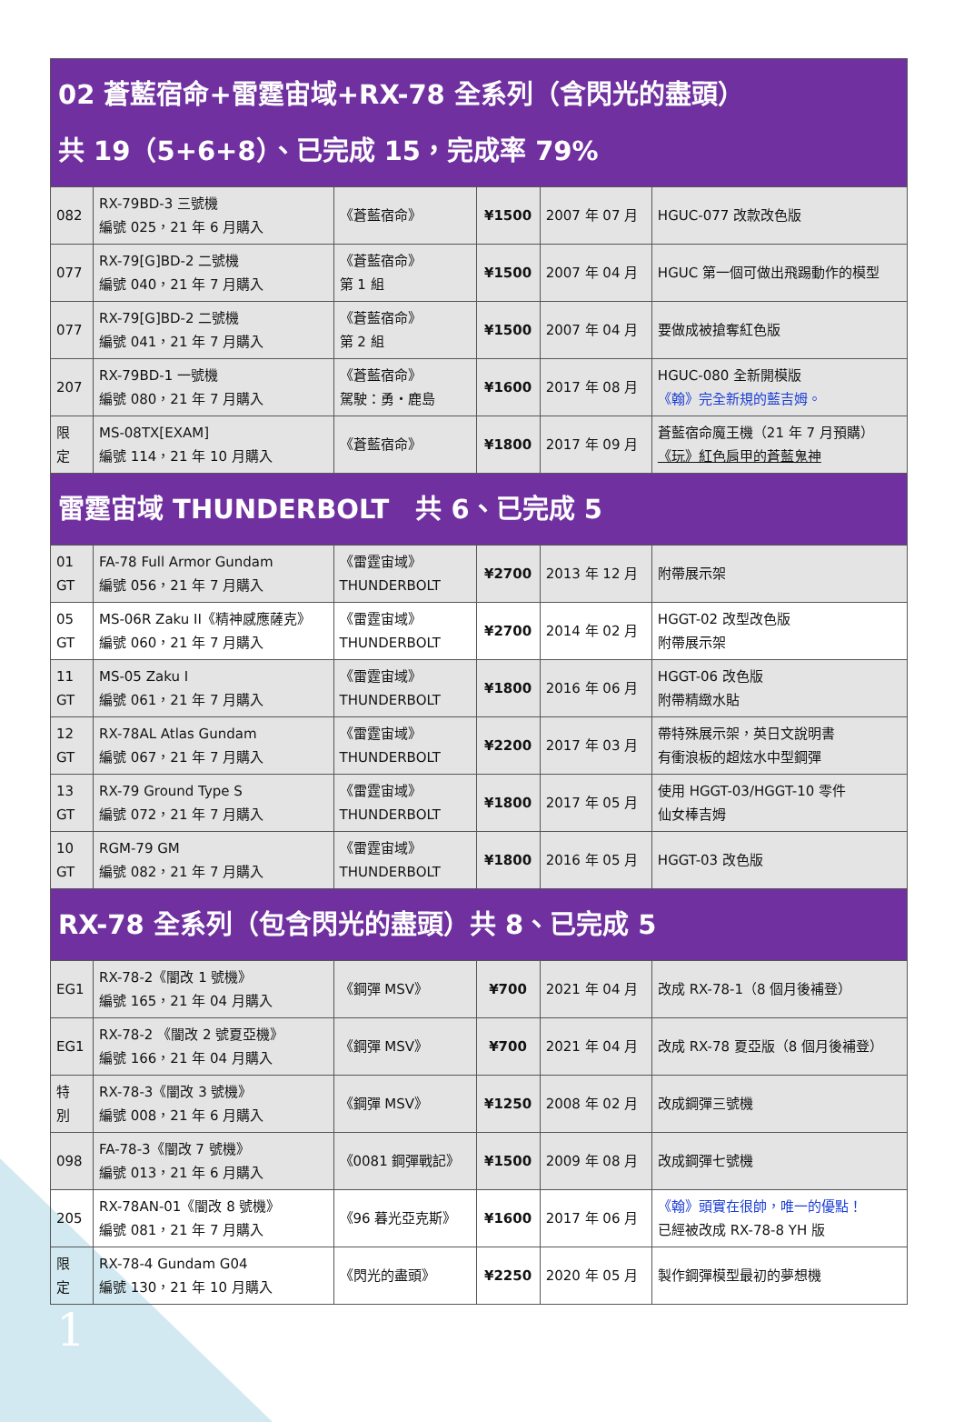| 02 蒼藍宿命+雷霆宙域+RX-78 全系列（含閃光的盡頭） 共 19（5+6+8）、已完成 15，完成率 79% | | | | | |
| --- | --- | --- | --- | --- | --- |
| 082 | RX-79BD-3 三號機 編號 025，21 年 6 月購入 | 《蒼藍宿命》 | ¥1500 | 2007 年 07 月 | HGUC-077 改款改色版 |
| 077 | RX-79[G]BD-2 二號機 編號 040，21 年 7 月購入 | 《蒼藍宿命》 第 1 組 | ¥1500 | 2007 年 04 月 | HGUC 第一個可做出飛踢動作的模型 |
| 077 | RX-79[G]BD-2 二號機 編號 041，21 年 7 月購入 | 《蒼藍宿命》 第 2 組 | ¥1500 | 2007 年 04 月 | 要做成被搶奪紅色版 |
| 207 | RX-79BD-1 一號機 編號 080，21 年 7 月購入 | 《蒼藍宿命》 駕駛：勇・鹿島 | ¥1600 | 2017 年 08 月 | HGUC-080 全新開模版 《翰》完全新規的藍吉姆。 |
| 限 定 | MS-08TX[EXAM] 編號 114，21 年 10 月購入 | 《蒼藍宿命》 | ¥1800 | 2017 年 09 月 | 蒼藍宿命魔王機（21 年 7 月預購） 《玩》紅色肩甲的蒼藍鬼神 |
| 雷霆宙域 THUNDERBOLT 共 6、已完成 5 | | | | | |
| 01 GT | FA-78 Full Armor Gundam 編號 056，21 年 7 月購入 | 《雷霆宙域》 THUNDERBOLT | ¥2700 | 2013 年 12 月 | 附帶展示架 |
| 05 GT | MS-06R Zaku II《精神感應薩克》 編號 060，21 年 7 月購入 | 《雷霆宙域》 THUNDERBOLT | ¥2700 | 2014 年 02 月 | HGGT-02 改型改色版 附帶展示架 |
| 11 GT | MS-05 Zaku I 編號 061，21 年 7 月購入 | 《雷霆宙域》 THUNDERBOLT | ¥1800 | 2016 年 06 月 | HGGT-06 改色版 附帶精緻水貼 |
| 12 GT | RX-78AL Atlas Gundam 編號 067，21 年 7 月購入 | 《雷霆宙域》 THUNDERBOLT | ¥2200 | 2017 年 03 月 | 帶特殊展示架，英日文說明書 有衝浪板的超炫水中型鋼彈 |
| 13 GT | RX-79 Ground Type S 編號 072，21 年 7 月購入 | 《雷霆宙域》 THUNDERBOLT | ¥1800 | 2017 年 05 月 | 使用 HGGT-03/HGGT-10 零件 仙女棒吉姆 |
| 10 GT | RGM-79 GM 編號 082，21 年 7 月購入 | 《雷霆宙域》 THUNDERBOLT | ¥1800 | 2016 年 05 月 | HGGT-03 改色版 |
| RX-78 全系列（包含閃光的盡頭）共 8、已完成 5 | | | | | |
| EG1 | RX-78-2《闇改 1 號機》 編號 165，21 年 04 月購入 | 《鋼彈 MSV》 | ¥700 | 2021 年 04 月 | 改成 RX-78-1（8 個月後補登） |
| EG1 | RX-78-2 《闇改 2 號夏亞機》 編號 166，21 年 04 月購入 | 《鋼彈 MSV》 | ¥700 | 2021 年 04 月 | 改成 RX-78 夏亞版（8 個月後補登） |
| 特 別 | RX-78-3《闇改 3 號機》 編號 008，21 年 6 月購入 | 《鋼彈 MSV》 | ¥1250 | 2008 年 02 月 | 改成鋼彈三號機 |
| 098 | FA-78-3《闇改 7 號機》 編號 013，21 年 6 月購入 | 《0081 鋼彈戰記》 | ¥1500 | 2009 年 08 月 | 改成鋼彈七號機 |
| 205 | RX-78AN-01《闇改 8 號機》 編號 081，21 年 7 月購入 | 《96 暮光亞克斯》 | ¥1600 | 2017 年 06 月 | 《翰》頭實在很帥，唯一的優點！ 已經被改成 RX-78-8 YH 版 |
| 限 定 | RX-78-4 Gundam G04 編號 130，21 年 10 月購入 | 《閃光的盡頭》 | ¥2250 | 2020 年 05 月 | 製作鋼彈模型最初的夢想機 |
1